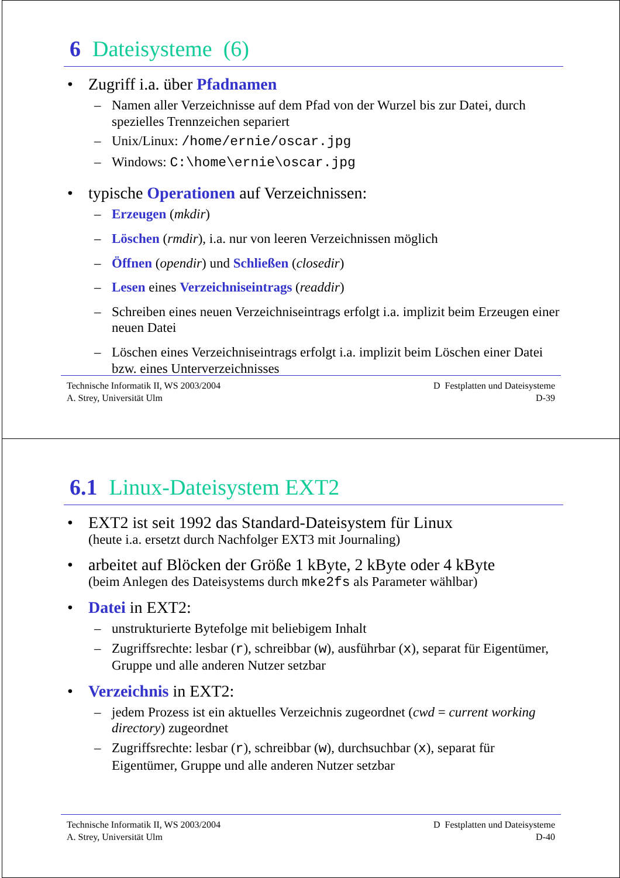6 Dateisysteme (6)
Zugriff i.a. über Pfadnamen
Namen aller Verzeichnisse auf dem Pfad von der Wurzel bis zur Datei, durch spezielles Trennzeichen separiert
Unix/Linux: /home/ernie/oscar.jpg
Windows: C:\home\ernie\oscar.jpg
typische Operationen auf Verzeichnissen:
Erzeugen (mkdir)
Löschen (rmdir), i.a. nur von leeren Verzeichnissen möglich
Öffnen (opendir) und Schließen (closedir)
Lesen eines Verzeichniseintrags (readdir)
Schreiben eines neuen Verzeichniseintrags erfolgt i.a. implizit beim Erzeugen einer neuen Datei
Löschen eines Verzeichniseintrags erfolgt i.a. implizit beim Löschen einer Datei bzw. eines Unterverzeichnisses
Technische Informatik II, WS 2003/2004
A. Strey, Universität Ulm
D Festplatten und Dateisysteme
D-39
6.1 Linux-Dateisystem EXT2
EXT2 ist seit 1992 das Standard-Dateisystem für Linux
(heute i.a. ersetzt durch Nachfolger EXT3 mit Journaling)
arbeitet auf Blöcken der Größe 1 kByte, 2 kByte oder 4 kByte
(beim Anlegen des Dateisystems durch mke2fs als Parameter wählbar)
Datei in EXT2:
unstrukturierte Bytefolge mit beliebigem Inhalt
Zugriffsrechte: lesbar (r), schreibbar (w), ausführbar (x), separat für Eigentümer, Gruppe und alle anderen Nutzer setzbar
Verzeichnis in EXT2:
jedem Prozess ist ein aktuelles Verzeichnis zugeordnet (cwd = current working directory) zugeordnet
Zugriffsrechte: lesbar (r), schreibbar (w), durchsuchbar (x), separat für Eigentümer, Gruppe und alle anderen Nutzer setzbar
Technische Informatik II, WS 2003/2004
A. Strey, Universität Ulm
D Festplatten und Dateisysteme
D-40